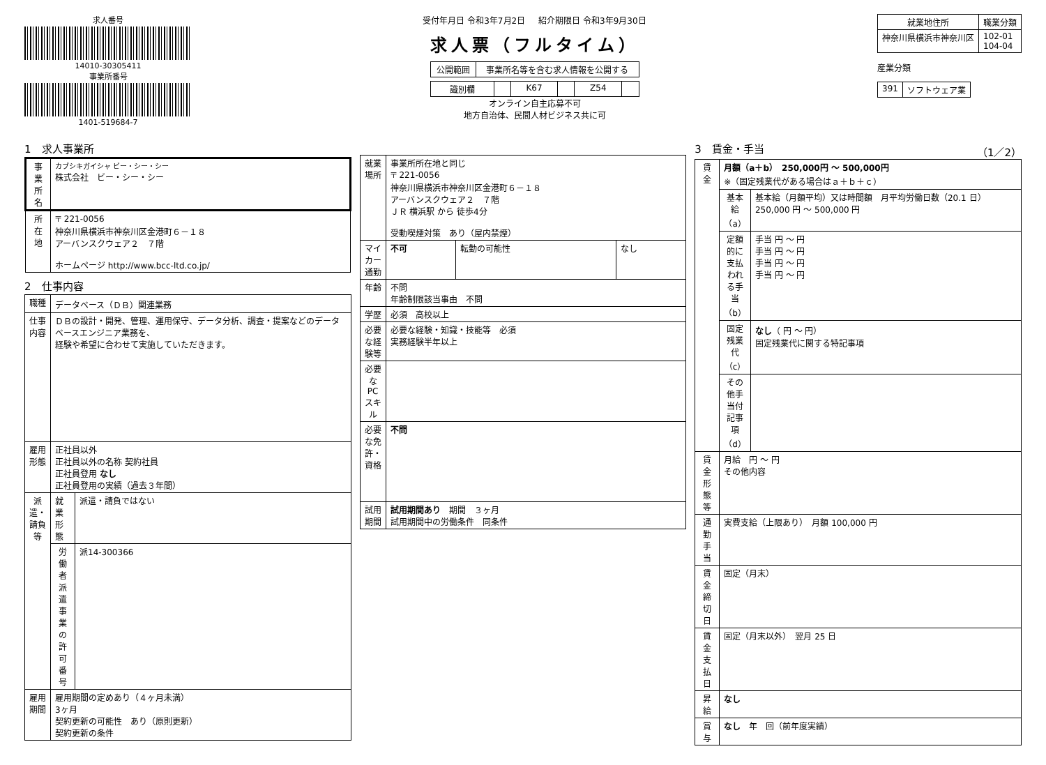求人番号
14010-30305411
事業所番号
1401-519684-7
受付年月日 令和3年7月2日 紹介期限日 令和3年9月30日
求人票（フルタイム）
| 公開範囲 | 事業所名等を含む求人情報を公開する |
| 識別欄 | | K67 | | Z54 | |
オンライン自主応募不可
地方自治体、民間人材ビジネス共に可
| 就業地住所 | 職業分類 |
| --- | --- |
| 神奈川県横浜市神奈川区 | 102-01 104-04 |
産業分類
| 391 | ソフトウェア業 |
1　求人事業所
| 事業所名 | カブシキガイシャ ビー・シー・シー 株式会社 ビー・シー・シー |
| 所在地 | 〒 221-0056 神奈川県横浜市神奈川区金港町６－１８ アーバンスクウェア２ ７階 ホームページ http://www.bcc-ltd.co.jp/ |
2　仕事内容
| 職種 | データベース（ＤＢ）関連業務 | |
| 仕事内容 | ＤＢの設計・開発、管理、運用保守、データ分析、調査・提案などのデータベースエンジニア業務を、 経験や希望に合わせて実施していただきます。 | |
| 雇用形態 | 正社員以外 正社員以外の名称 契約社員 正社員登用 なし 正社員登用の実績（過去３年間） | |
| 派遣・請負等 | 就業形態 | 派遣・請負ではない |
| | 労働者派遣事業の許可番号 | 派14-300366 |
| 雇用期間 | 雇用期間の定めあり（４ヶ月未満） 3ヶ月 契約更新の可能性 あり（原則更新） 契約更新の条件 | |
| 就業場所 | 事業所所在地と同じ 〒 221-0056 神奈川県横浜市神奈川区金港町６－１８ アーバンスクウェア２ ７階 ＪＲ 横浜駅 から 徒歩4分 受動喫煙対策 あり（屋内禁煙） | | |
| マイカー通勤 | 不可 | 転勤の可能性 | なし |
| 年齢 | 不問 年齢制限該当事由 不問 | | |
| 学歴 | 必須 高校以上 | | |
| 必要な経験等 | 必要な経験・知識・技能等 必須 実務経験半年以上 | | |
| 必要なPCスキル | | | |
| 必要な免許・資格 | 不問 | | |
| 試用期間 | 試用期間あり 期間 ３ヶ月 試用期間中の労働条件 同条件 | | |
3　賃金・手当 （1／2）
| 賃金 | 月額（a＋b） 250,000円 〜 500,000円 ※（固定残業代がある場合はａ＋ｂ＋ｃ） | |
| | 基本給（a） | 基本給（月額平均）又は時間額 月平均労働日数（20.1 日） 250,000 円 〜 500,000 円 |
| | 定額的に支払われる手当（b） | 手当 円 〜 円 手当 円 〜 円 手当 円 〜 円 手当 円 〜 円 |
| | 固定残業代（c） | なし （ 円 〜 円） 固定残業代に関する特記事項 |
| | その他手当付記事項（d） | |
| 賃金形態等 | 月給 円 〜 円 その他内容 | |
| 通勤手当 | 実費支給（上限あり） 月額 100,000 円 | |
| 賃金締切日 | 固定（月末） | |
| 賃金支払日 | 固定（月末以外） 翌月 25 日 | |
| 昇給 | なし | |
| 賞与 | なし 年 回（前年度実績） | |